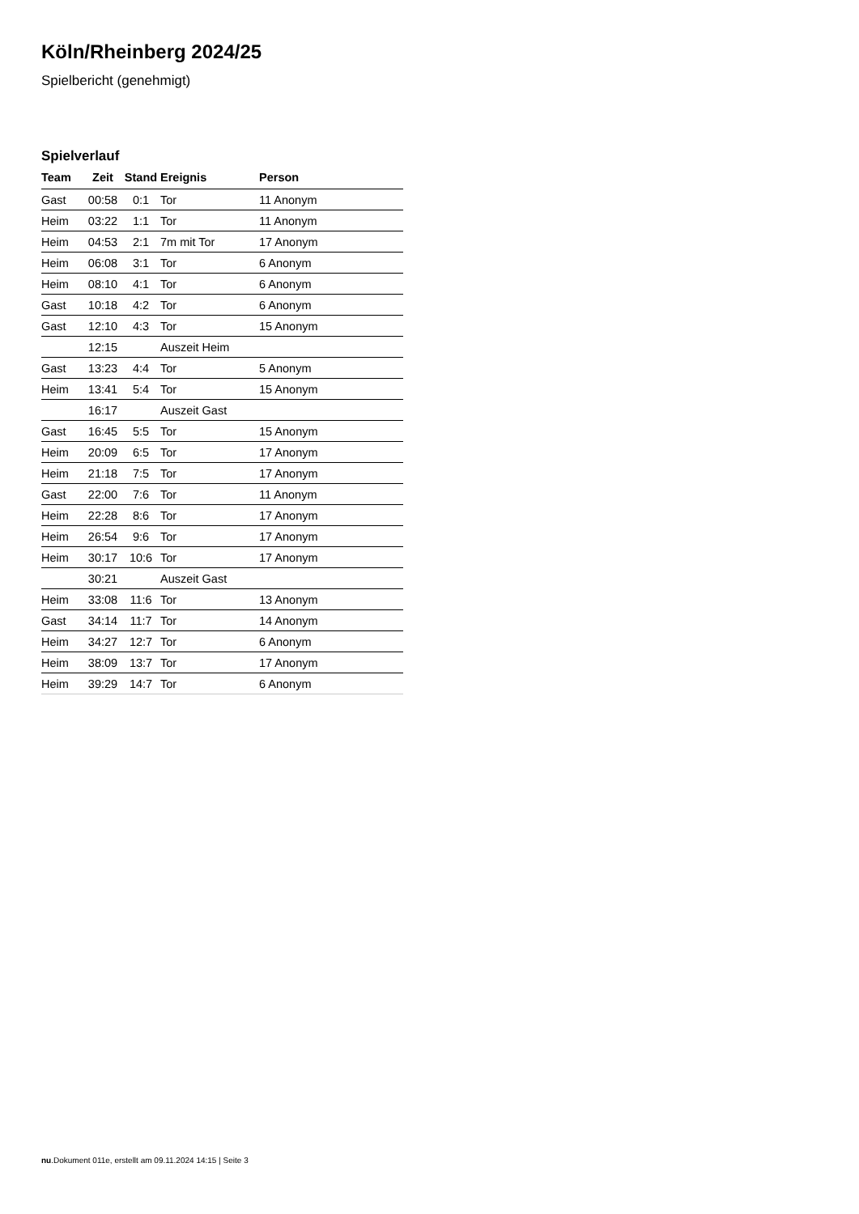Köln/Rheinberg 2024/25
Spielbericht (genehmigt)
Spielverlauf
| Team | Zeit | Stand | Ereignis | Person |
| --- | --- | --- | --- | --- |
| Gast | 00:58 | 0:1 | Tor | 11 Anonym |
| Heim | 03:22 | 1:1 | Tor | 11 Anonym |
| Heim | 04:53 | 2:1 | 7m mit Tor | 17 Anonym |
| Heim | 06:08 | 3:1 | Tor | 6 Anonym |
| Heim | 08:10 | 4:1 | Tor | 6 Anonym |
| Gast | 10:18 | 4:2 | Tor | 6 Anonym |
| Gast | 12:10 | 4:3 | Tor | 15 Anonym |
| | 12:15 | | Auszeit Heim | |
| Gast | 13:23 | 4:4 | Tor | 5 Anonym |
| Heim | 13:41 | 5:4 | Tor | 15 Anonym |
| | 16:17 | | Auszeit Gast | |
| Gast | 16:45 | 5:5 | Tor | 15 Anonym |
| Heim | 20:09 | 6:5 | Tor | 17 Anonym |
| Heim | 21:18 | 7:5 | Tor | 17 Anonym |
| Gast | 22:00 | 7:6 | Tor | 11 Anonym |
| Heim | 22:28 | 8:6 | Tor | 17 Anonym |
| Heim | 26:54 | 9:6 | Tor | 17 Anonym |
| Heim | 30:17 | 10:6 | Tor | 17 Anonym |
| | 30:21 | | Auszeit Gast | |
| Heim | 33:08 | 11:6 | Tor | 13 Anonym |
| Gast | 34:14 | 11:7 | Tor | 14 Anonym |
| Heim | 34:27 | 12:7 | Tor | 6 Anonym |
| Heim | 38:09 | 13:7 | Tor | 17 Anonym |
| Heim | 39:29 | 14:7 | Tor | 6 Anonym |
nu.Dokument 011e, erstellt am 09.11.2024 14:15 | Seite 3